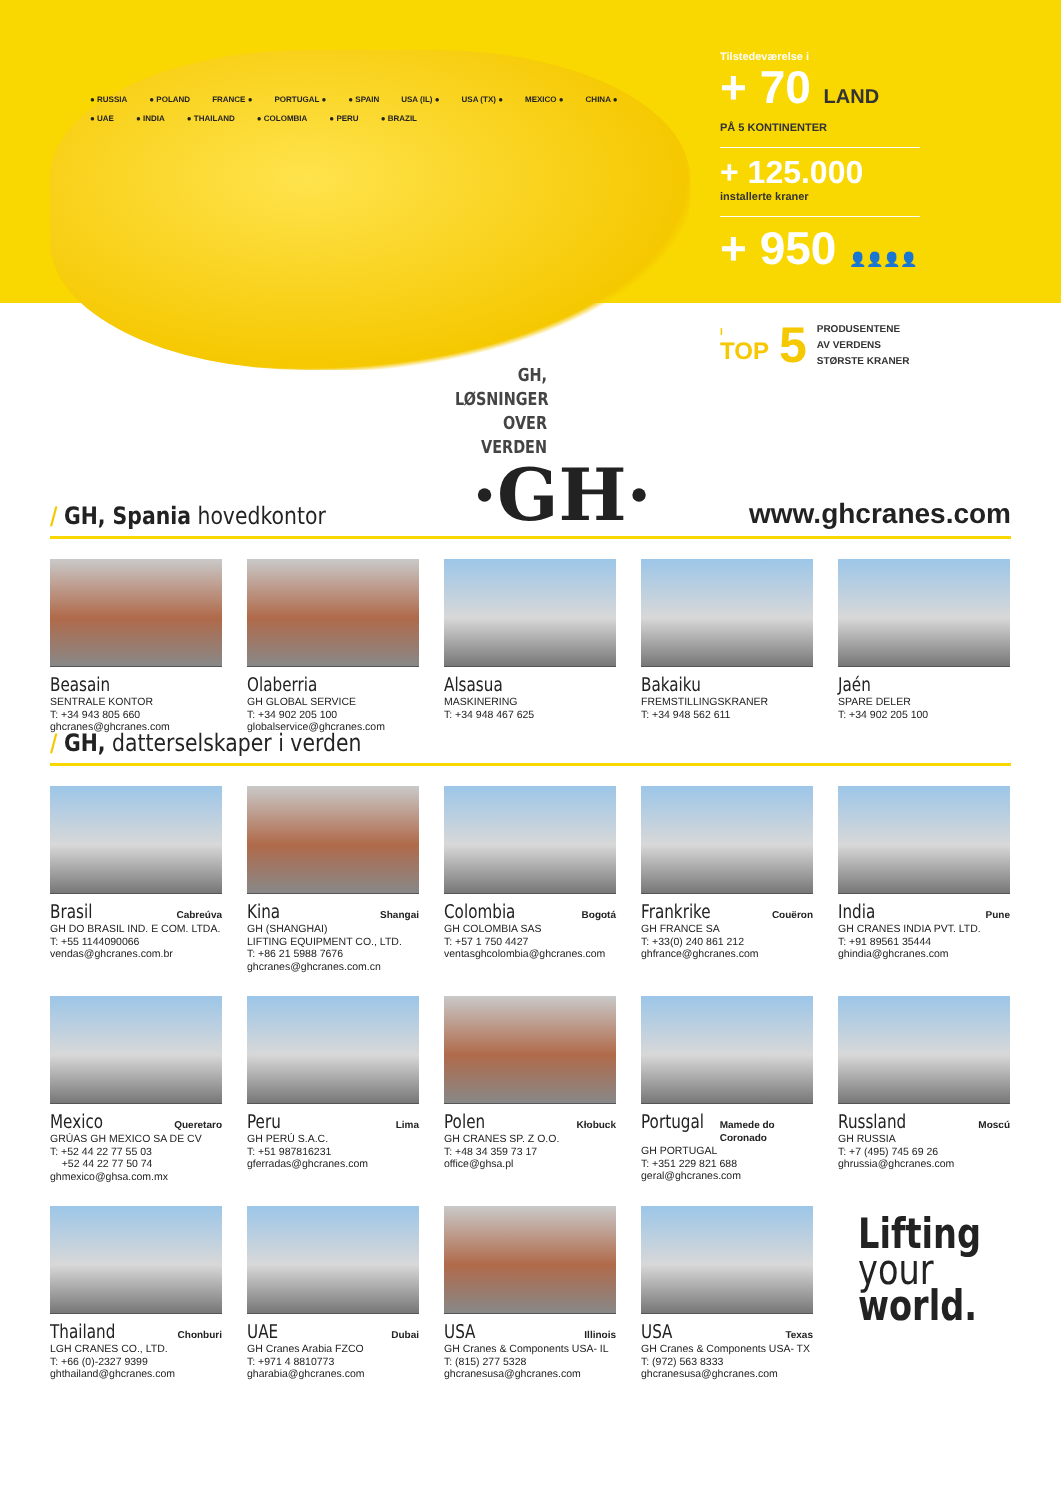● RUSSIA ● POLAND FRANCE ● PORTUGAL ● ● SPAIN USA (IL) ● USA (TX) ● MEXICO ● CHINA ● ● UAE ● INDIA ● THAILAND ● COLOMBIA ● PERU ● BRAZIL
GH, LØSNINGER OVER VERDEN
Tilstedeværelse i
+ 70 LAND
PÅ 5 KONTINENTER
+ 125.000
installerte kraner
+ 950 👤👤👤👤
I
TOP
5
PRODUSENTENE
AV VERDENS
STØRSTE KRANER
/ GH, Spania hovedkontor
·GH·
www.ghcranes.com
Beasain
SENTRALE KONTOR
T: +34 943 805 660
ghcranes@ghcranes.com
Olaberria
GH GLOBAL SERVICE
T: +34 902 205 100
globalservice@ghcranes.com
Alsasua
MASKINERING
T: +34 948 467 625
Bakaiku
FREMSTILLINGSKRANER
T: +34 948 562 611
Jaén
SPARE DELER
T: +34 902 205 100
/ GH, datterselskaper i verden
Brasil Cabreúva
GH DO BRASIL IND. E COM. LTDA.
T: +55 1144090066
vendas@ghcranes.com.br
Kina Shangai
GH (SHANGHAI)
LIFTING EQUIPMENT CO., LTD.
T: +86 21 5988 7676
ghcranes@ghcranes.com.cn
Colombia Bogotá
GH COLOMBIA SAS
T: +57 1 750 4427
ventasghcolombia@ghcranes.com
Frankrike Couëron
GH FRANCE SA
T: +33(0) 240 861 212
ghfrance@ghcranes.com
India Pune
GH CRANES INDIA PVT. LTD.
T: +91 89561 35444
ghindia@ghcranes.com
Mexico Queretaro
GRÚAS GH MEXICO SA DE CV
T: +52 44 22 77 55 03
+52 44 22 77 50 74
ghmexico@ghsa.com.mx
Peru Lima
GH PERÚ S.A.C.
T: +51 987816231
gferradas@ghcranes.com
Polen Kłobuck
GH CRANES SP. Z O.O.
T: +48 34 359 73 17
office@ghsa.pl
Portugal Mamede do Coronado
GH PORTUGAL
T: +351 229 821 688
geral@ghcranes.com
Russland Moscú
GH RUSSIA
T: +7 (495) 745 69 26
ghrussia@ghcranes.com
Thailand Chonburi
LGH CRANES CO., LTD.
T: +66 (0)-2327 9399
ghthailand@ghcranes.com
UAE Dubai
GH Cranes Arabia FZCO
T: +971 4 8810773
gharabia@ghcranes.com
USA Illinois
GH Cranes & Components USA- IL
T: (815) 277 5328
ghcranesusa@ghcranes.com
USA Texas
GH Cranes & Components USA- TX
T: (972) 563 8333
ghcranesusa@ghcranes.com
Lifting
your
world.